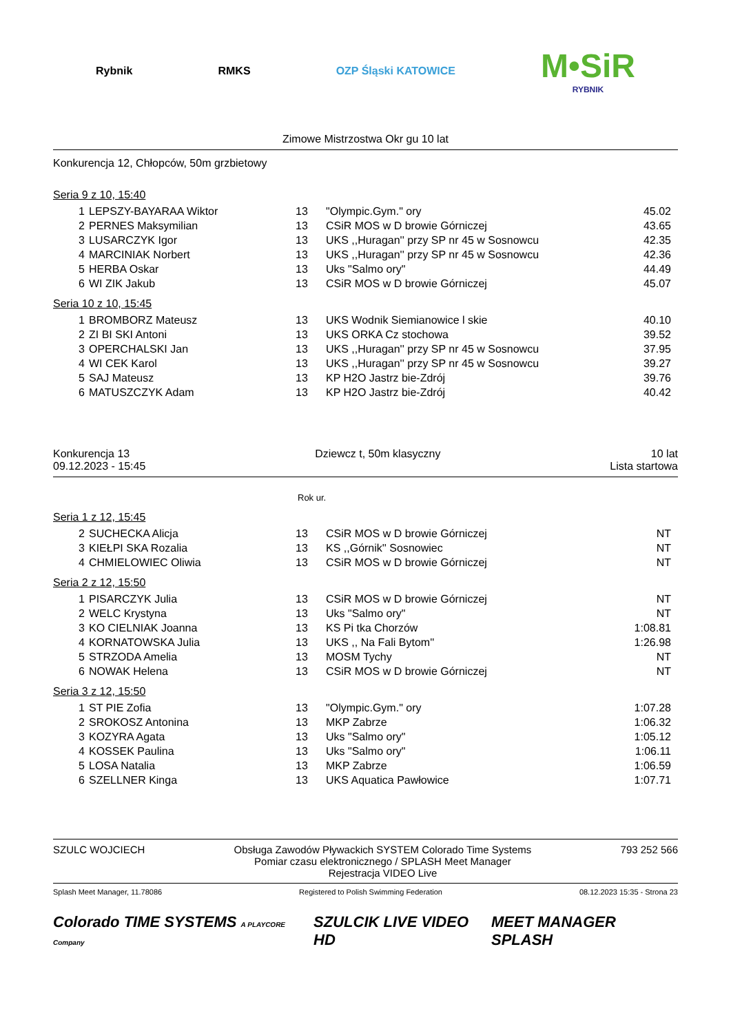Rybnik RMKS OZP Śląski KATOWICE
M•SiR
RYBNIK
Zimowe Mistrzostwa Okr gu 10 lat
Konkurencja 12, Chłopców, 50m grzbietowy
Seria 9 z 10, 15:40
| 1 | LEPSZY-BAYARAA Wiktor | 13 | "Olympic.Gym." ory | 45.02 |
| 2 | PERNES Maksymilian | 13 | CSiR MOS w D browie Górniczej | 43.65 |
| 3 | LUSARCZYK Igor | 13 | UKS ,,Huragan'' przy SP nr 45 w Sosnowcu | 42.35 |
| 4 | MARCINIAK Norbert | 13 | UKS ,,Huragan'' przy SP nr 45 w Sosnowcu | 42.36 |
| 5 | HERBA Oskar | 13 | Uks "Salmo ory" | 44.49 |
| 6 | WI ZIK Jakub | 13 | CSiR MOS w D browie Górniczej | 45.07 |
Seria 10 z 10, 15:45
| 1 | BROMBORZ Mateusz | 13 | UKS Wodnik Siemianowice l skie | 40.10 |
| 2 | ZI BI SKI Antoni | 13 | UKS ORKA Cz stochowa | 39.52 |
| 3 | OPERCHALSKI Jan | 13 | UKS ,,Huragan'' przy SP nr 45 w Sosnowcu | 37.95 |
| 4 | WI CEK Karol | 13 | UKS ,,Huragan'' przy SP nr 45 w Sosnowcu | 39.27 |
| 5 | SAJ Mateusz | 13 | KP H2O Jastrz bie-Zdrój | 39.76 |
| 6 | MATUSZCZYK Adam | 13 | KP H2O Jastrz bie-Zdrój | 40.42 |
Konkurencja 13
09.12.2023 - 15:45
Dziewcz t, 50m klasyczny 10 lat
Lista startowa
Rok ur.
Seria 1 z 12, 15:45
| 2 | SUCHECKA Alicja | 13 | CSiR MOS w D browie Górniczej | NT |
| 3 | KIEŁPI SKA Rozalia | 13 | KS ,,Górnik'' Sosnowiec | NT |
| 4 | CHMIELOWIEC Oliwia | 13 | CSiR MOS w D browie Górniczej | NT |
Seria 2 z 12, 15:50
| 1 | PISARCZYK Julia | 13 | CSiR MOS w D browie Górniczej | NT |
| 2 | WELC Krystyna | 13 | Uks "Salmo ory" | NT |
| 3 | KO CIELNIAK Joanna | 13 | KS Pi tka Chorzów | 1:08.81 |
| 4 | KORNATOWSKA Julia | 13 | UKS ,, Na Fali Bytom'' | 1:26.98 |
| 5 | STRZODA Amelia | 13 | MOSM Tychy | NT |
| 6 | NOWAK Helena | 13 | CSiR MOS w D browie Górniczej | NT |
Seria 3 z 12, 15:50
| 1 | ST PIE Zofia | 13 | "Olympic.Gym." ory | 1:07.28 |
| 2 | SROKOSZ Antonina | 13 | MKP Zabrze | 1:06.32 |
| 3 | KOZYRA Agata | 13 | Uks "Salmo ory" | 1:05.12 |
| 4 | KOSSEK Paulina | 13 | Uks "Salmo ory" | 1:06.11 |
| 5 | LOSA Natalia | 13 | MKP Zabrze | 1:06.59 |
| 6 | SZELLNER Kinga | 13 | UKS Aquatica Pawłowice | 1:07.71 |
SZULC WOJCIECH Obsługa Zawodów Pływackich SYSTEM Colorado Time Systems
Pomiar czasu elektronicznego / SPLASH Meet Manager
Rejestracja VIDEO Live
793 252 566
Splash Meet Manager, 11.78086 Registered to Polish Swimming Federation
08.12.2023 15:35 - Strona 23
Colorado TIME SYSTEMS A PLAYCORE Company
SZULCIK LIVE VIDEO HD MEET MANAGER SPLASH